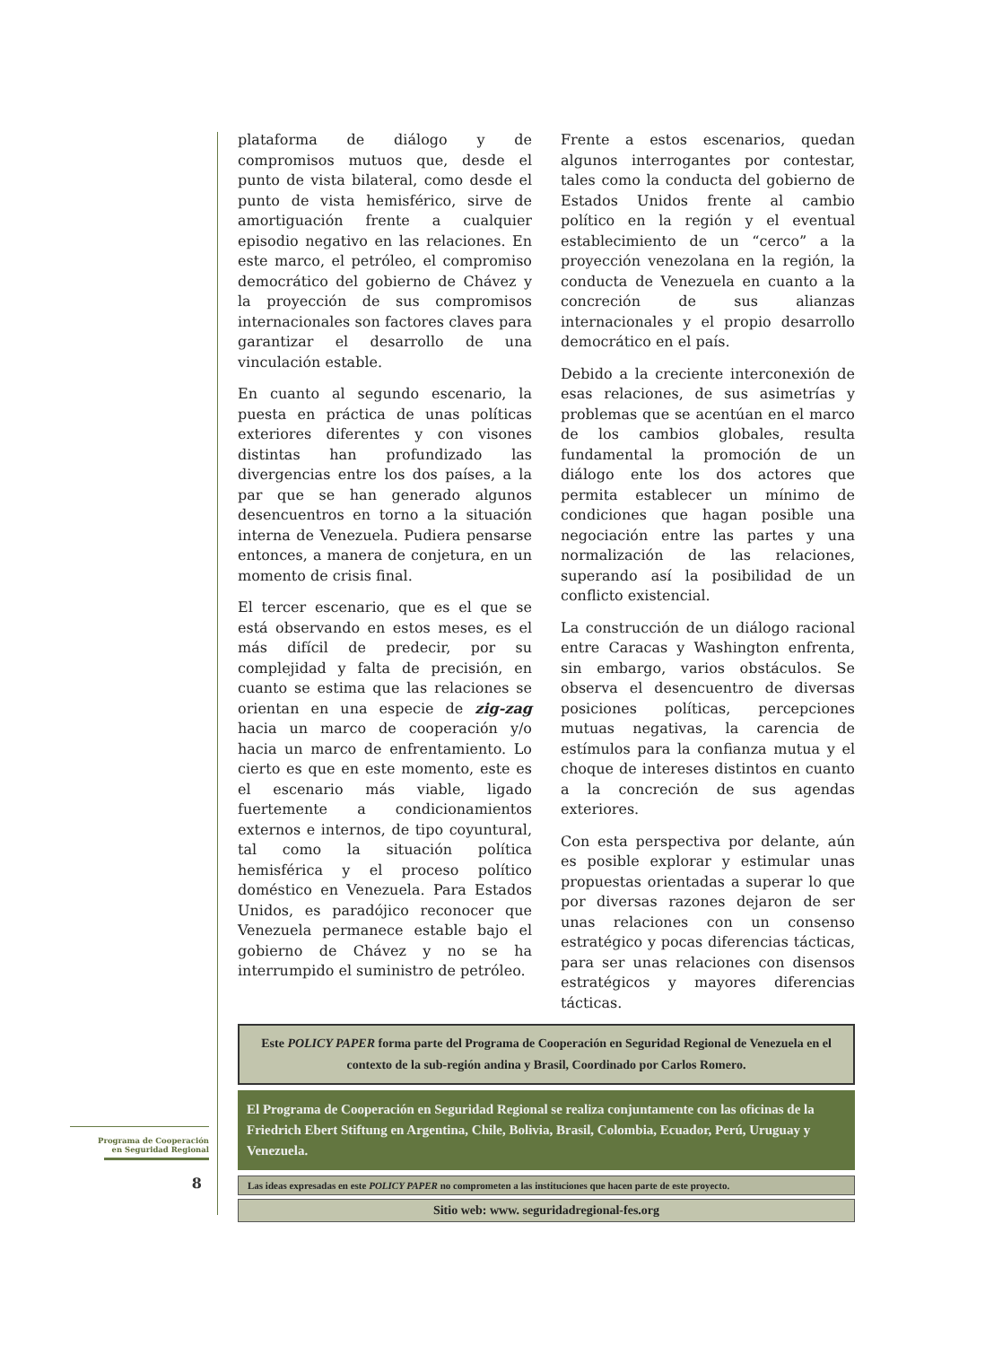plataforma de diálogo y de compromisos mutuos que, desde el punto de vista bilateral, como desde el punto de vista hemisférico, sirve de amortiguación frente a cualquier episodio negativo en las relaciones. En este marco, el petróleo, el compromiso democrático del gobierno de Chávez y la proyección de sus compromisos internacionales son factores claves para garantizar el desarrollo de una vinculación estable.
En cuanto al segundo escenario, la puesta en práctica de unas políticas exteriores diferentes y con visones distintas han profundizado las divergencias entre los dos países, a la par que se han generado algunos desencuentros en torno a la situación interna de Venezuela. Pudiera pensarse entonces, a manera de conjetura, en un momento de crisis final.
El tercer escenario, que es el que se está observando en estos meses, es el más difícil de predecir, por su complejidad y falta de precisión, en cuanto se estima que las relaciones se orientan en una especie de zig-zag hacia un marco de cooperación y/o hacia un marco de enfrentamiento. Lo cierto es que en este momento, este es el escenario más viable, ligado fuertemente a condicionamientos externos e internos, de tipo coyuntural, tal como la situación política hemisférica y el proceso político doméstico en Venezuela. Para Estados Unidos, es paradójico reconocer que Venezuela permanece estable bajo el gobierno de Chávez y no se ha interrumpido el suministro de petróleo.
Frente a estos escenarios, quedan algunos interrogantes por contestar, tales como la conducta del gobierno de Estados Unidos frente al cambio político en la región y el eventual establecimiento de un “cerco” a la proyección venezolana en la región, la conducta de Venezuela en cuanto a la concreción de sus alianzas internacionales y el propio desarrollo democrático en el país.
Debido a la creciente interconexión de esas relaciones, de sus asimetrías y problemas que se acentúan en el marco de los cambios globales, resulta fundamental la promoción de un diálogo ente los dos actores que permita establecer un mínimo de condiciones que hagan posible una negociación entre las partes y una normalización de las relaciones, superando así la posibilidad de un conflicto existencial.
La construcción de un diálogo racional entre Caracas y Washington enfrenta, sin embargo, varios obstáculos. Se observa el desencuentro de diversas posiciones políticas, percepciones mutuas negativas, la carencia de estímulos para la confianza mutua y el choque de intereses distintos en cuanto a la concreción de sus agendas exteriores.
Con esta perspectiva por delante, aún es posible explorar y estimular unas propuestas orientadas a superar lo que por diversas razones dejaron de ser unas relaciones con un consenso estratégico y pocas diferencias tácticas, para ser unas relaciones con disensos estratégicos y mayores diferencias tácticas.
Este POLICY PAPER forma parte del Programa de Cooperación en Seguridad Regional de Venezuela en el contexto de la sub-región andina y Brasil, Coordinado por Carlos Romero.
El Programa de Cooperación en Seguridad Regional se realiza conjuntamente con las oficinas de la Friedrich Ebert Stiftung en Argentina, Chile, Bolivia, Brasil, Colombia, Ecuador, Perú, Uruguay y Venezuela.
Las ideas expresadas en este POLICY PAPER no comprometen a las instituciones que hacen parte de este proyecto.
Sitio web: www. seguridadregional-fes.org
Programa de Cooperación
en Seguridad Regional
8